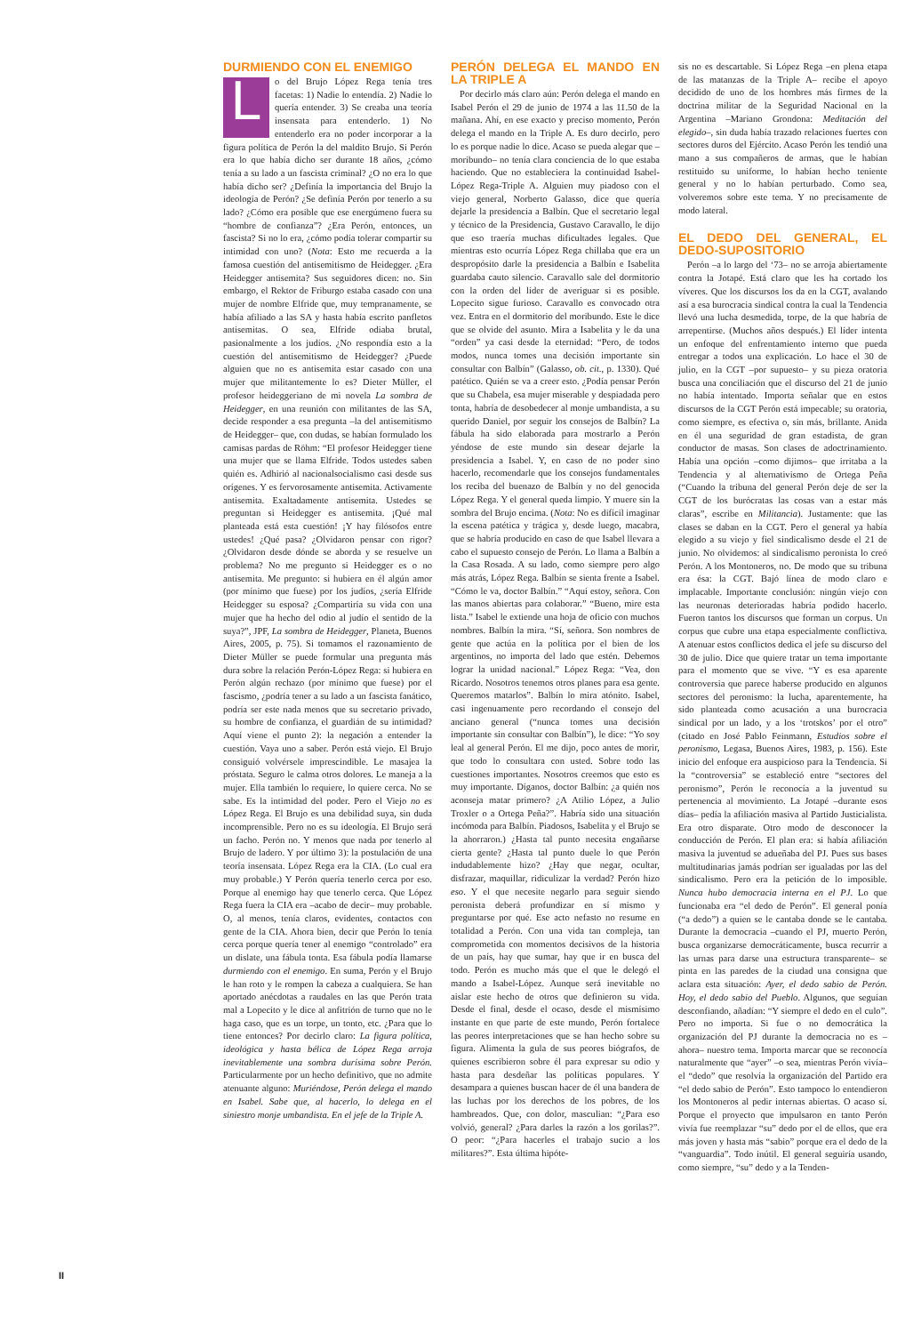DURMIENDO CON EL ENEMIGO
Lo del Brujo López Rega tenía tres facetas: 1) Nadie lo entendía. 2) Nadie lo quería entender. 3) Se creaba una teoría insensata para entenderlo. 1) No entenderlo era no poder incorporar a la figura política de Perón la del maldito Brujo. Si Perón era lo que había dicho ser durante 18 años, ¿cómo tenía a su lado a un fascista criminal? ¿O no era lo que había dicho ser? ¿Definía la importancia del Brujo la ideología de Perón? ¿Se definía Perón por tenerlo a su lado? ¿Cómo era posible que ese energúmeno fuera su “hombre de confianza”? ¿Era Perón, entonces, un fascista? Si no lo era, ¿cómo podía tolerar compartir su intimidad con uno? (Nota: Esto me recuerda a la famosa cuestión del antisemitismo de Heidegger. ¿Era Heidegger antisemita? Sus seguidores dicen: no. Sin embargo, el Rektor de Friburgo estaba casado con una mujer de nombre Elfride que, muy tempranamente, se había afiliado a las SA y hasta había escrito panfletos antisemitas. O sea, Elfride odiaba brutal, pasionalmente a los judíos. ¿No respondía esto a la cuestión del antisemitismo de Heidegger? ¿Puede alguien que no es antisemita estar casado con una mujer que militantemente lo es? Dieter Müller, el profesor heideggeriano de mi novela La sombra de Heidegger, en una reunión con militantes de las SA, decide responder a esa pregunta –la del antisemitismo de Heidegger– que, con dudas, se habían formulado los camisas pardas de Röhm: “El profesor Heidegger tiene una mujer que se llama Elfride. Todos ustedes saben quién es. Adhirió al nacionalsocialismo casi desde sus orígenes. Y es fervorosamente antisemita. Activamente antisemita. Exaltadamente antisemita. Ustedes se preguntan si Heidegger es antisemita. ¡Qué mal planteada está esta cuestión! ¡Y hay filósofos entre ustedes! ¿Qué pasa? ¿Olvidaron pensar con rigor? ¿Olvidaron desde dónde se aborda y se resuelve un problema? No me pregunto si Heidegger es o no antisemita. Me pregunto: si hubiera en él algún amor (por mínimo que fuese) por los judíos, ¿sería Elfride Heidegger su esposa? ¿Compartiría su vida con una mujer que ha hecho del odio al judío el sentido de la suya?”, JPF, La sombra de Heidegger, Planeta, Buenos Aires, 2005, p. 75). Si tomamos el razonamiento de Dieter Müller se puede formular una pregunta más dura sobre la relación Perón-López Rega: si hubiera en Perón algún rechazo (por mínimo que fuese) por el fascismo, ¿podría tener a su lado a un fascista fanático, podría ser este nada menos que su secretario privado, su hombre de confianza, el guardián de su intimidad? Aquí viene el punto 2): la negación a entender la cuestión. Vaya uno a saber. Perón está viejo. El Brujo consiguió volvérsele imprescindible. Le masajea la próstata. Seguro le calma otros dolores. Le maneja a la mujer. Ella también lo requiere, lo quiere cerca. No se sabe. Es la intimidad del poder. Pero el Viejo no es López Rega. El Brujo es una debilidad suya, sin duda incomprensible. Pero no es su ideología. El Brujo será un facho. Perón no. Y menos que nada por tenerlo al Brujo de ladero. Y por último 3): la postulación de una teoría insensata. López Rega era la CIA. (Lo cual era muy probable.) Y Perón quería tenerlo cerca por eso. Porque al enemigo hay que tenerlo cerca. Que López Rega fuera la CIA era –acabo de decir– muy probable. O, al menos, tenía claros, evidentes, contactos con gente de la CIA. Ahora bien, decir que Perón lo tenía cerca porque quería tener al enemigo “controlado” era un dislate, una fábula tonta. Esa fábula podía llamarse durmiendo con el enemigo. En suma, Perón y el Brujo le han roto y le rompen la cabeza a cualquiera. Se han aportado anécdotas a raudales en las que Perón trata mal a Lopecito y le dice al anfitrión de turno que no le haga caso, que es un torpe, un tonto, etc. ¿Para que lo tiene entonces? Por decirlo claro: La figura política, ideológica y hasta bélica de López Rega arroja inevitablemente una sombra durísima sobre Perón. Particularmente por un hecho definitivo, que no admite atenuante alguno: Muriéndose, Perón delega el mando en Isabel. Sabe que, al hacerlo, lo delega en el siniestro monje umbandista. En el jefe de la Triple A.
PERÓN DELEGA EL MANDO EN LA TRIPLE A
Por decirlo más claro aún: Perón delega el mando en Isabel Perón el 29 de junio de 1974 a las 11.50 de la mañana. Ahí, en ese exacto y preciso momento, Perón delega el mando en la Triple A. Es duro decirlo, pero lo es porque nadie lo dice. Acaso se pueda alegar que –moribundo– no tenía clara conciencia de lo que estaba haciendo. Que no estableciera la continuidad Isabel-López Rega-Triple A. Alguien muy piadoso con el viejo general, Norberto Galasso, dice que quería dejarle la presidencia a Balbín. Que el secretario legal y técnico de la Presidencia, Gustavo Caravallo, le dijo que eso traería muchas dificultades legales. Que mientras esto ocurría López Rega chillaba que era un despropósito darle la presidencia a Balbín e Isabelita guardaba cauto silencio. Caravallo sale del dormitorio con la orden del líder de averiguar si es posible. Lopecito sigue furioso. Caravallo es convocado otra vez. Entra en el dormitorio del moribundo. Este le dice que se olvide del asunto. Mira a Isabelita y le da una “orden” ya casi desde la eternidad: “Pero, de todos modos, nunca tomes una decisión importante sin consultar con Balbín” (Galasso, ob. cit., p. 1330). Qué patético. Quién se va a creer esto. ¿Podía pensar Perón que su Chabela, esa mujer miserable y despiadada pero tonta, habría de desobedecer al monje umbandista, a su querido Daniel, por seguir los consejos de Balbín? La fábula ha sido elaborada para mostrarlo a Perón yéndose de este mundo sin desear dejarle la presidencia a Isabel. Y, en caso de no poder sino hacerlo, recomendarle que los consejos fundamentales los reciba del buenazo de Balbín y no del genocida López Rega. Y el general queda limpio. Y muere sin la sombra del Brujo encima. (Nota: No es difícil imaginar la escena patética y trágica y, desde luego, macabra, que se habría producido en caso de que Isabel llevara a cabo el supuesto consejo de Perón. Lo llama a Balbín a la Casa Rosada. A su lado, como siempre pero algo más atrás, López Rega. Balbín se sienta frente a Isabel. “Cómo le va, doctor Balbín.” “Aquí estoy, señora. Con las manos abiertas para colaborar.” “Bueno, mire esta lista.” Isabel le extiende una hoja de oficio con muchos nombres. Balbín la mira. “Sí, señora. Son nombres de gente que actúa en la política por el bien de los argentinos, no importa del lado que estén. Debemos lograr la unidad nacional.” López Rega: “Vea, don Ricardo. Nosotros tenemos otros planes para esa gente. Queremos matarlos”. Balbín lo mira atónito. Isabel, casi ingenuamente pero recordando el consejo del anciano general (“nunca tomes una decisión importante sin consultar con Balbín”), le dice: “Yo soy leal al general Perón. El me dijo, poco antes de morir, que todo lo consultara con usted. Sobre todo las cuestiones importantes. Nosotros creemos que esto es muy importante. Díganos, doctor Balbín: ¿a quién nos aconseja matar primero? ¿A Atilio López, a Julio Troxler o a Ortega Peña?”. Habría sido una situación incómoda para Balbín. Piadosos, Isabelita y el Brujo se la ahorraron.) ¿Hasta tal punto necesita engañarse cierta gente? ¿Hasta tal punto duele lo que Perón indudablemente hizo? ¿Hay que negar, ocultar, disfrazar, maquillar, ridiculizar la verdad? Perón hizo eso. Y el que necesite negarlo para seguir siendo peronista deberá profundizar en sí mismo y preguntarse por qué. Ese acto nefasto no resume en totalidad a Perón. Con una vida tan compleja, tan comprometida con momentos decisivos de la historia de un país, hay que sumar, hay que ir en busca del todo. Perón es mucho más que el que le delegó el mando a Isabel-López. Aunque será inevitable no aislar este hecho de otros que definieron su vida. Desde el final, desde el ocaso, desde el mismísimo instante en que parte de este mundo, Perón fortalece las peores interpretaciones que se han hecho sobre su figura. Alimenta la gula de sus peores biógrafos, de quienes escribieron sobre él para expresar su odio y hasta para desdeñar las políticas populares. Y desampara a quienes buscan hacer de él una bandera de las luchas por los derechos de los pobres, de los hambreados. Que, con dolor, masculian: “¿Para eso volvió, general? ¿Para darles la razón a los gorilas?”. O peor: “¿Para hacerles el trabajo sucio a los militares?”. Esta última hipóte-
sis no es descartable. Si López Rega –en plena etapa de las matanzas de la Triple A– recibe el apoyo decidido de uno de los hombres más firmes de la doctrina militar de la Seguridad Nacional en la Argentina –Mariano Grondona: Meditación del elegido–, sin duda había trazado relaciones fuertes con sectores duros del Ejército. Acaso Perón les tendió una mano a sus compañeros de armas, que le habían restituido su uniforme, lo habían hecho teniente general y no lo habían perturbado. Como sea, volveremos sobre este tema. Y no precisamente de modo lateral.
EL DEDO DEL GENERAL, EL DEDO-SUPOSITORIO
Perón –a lo largo del ‘73– no se arroja abiertamente contra la Jotapé. Está claro que les ha cortado los víveres. Que los discursos los da en la CGT, avalando así a esa burocracia sindical contra la cual la Tendencia llevó una lucha desmedida, torpe, de la que habría de arrepentirse. (Muchos años después.) El líder intenta un enfoque del enfrentamiento interno que pueda entregar a todos una explicación. Lo hace el 30 de julio, en la CGT –por supuesto– y su pieza oratoria busca una conciliación que el discurso del 21 de junio no había intentado. Importa señalar que en estos discursos de la CGT Perón está impecable; su oratoria, como siempre, es efectiva o, sin más, brillante. Anida en él una seguridad de gran estadista, de gran conductor de masas. Son clases de adoctrinamiento. Había una opción –como dijimos– que irritaba a la Tendencia y al alternativismo de Ortega Peña (“Cuando la tribuna del general Perón deje de ser la CGT de los burócratas las cosas van a estar más claras”, escribe en Militancia). Justamente: que las clases se daban en la CGT. Pero el general ya había elegido a su viejo y fiel sindicalismo desde el 21 de junio. No olvidemos: al sindicalismo peronista lo creó Perón. A los Montoneros, no. De modo que su tribuna era ésa: la CGT. Bajó línea de modo claro e implacable. Importante conclusión: ningún viejo con las neuronas deterioradas habría podido hacerlo. Fueron tantos los discursos que forman un corpus. Un corpus que cubre una etapa especialmente conflictiva. A atenuar estos conflictos dedica el jefe su discurso del 30 de julio. Dice que quiere tratar un tema importante para el momento que se vive. “Y es esa aparente controversia que parece haberse producido en algunos sectores del peronismo: la lucha, aparentemente, ha sido planteada como acusación a una burocracia sindical por un lado, y a los ‘trotskos’ por el otro” (citado en José Pablo Feinmann, Estudios sobre el peronismo, Legasa, Buenos Aires, 1983, p. 156). Este inicio del enfoque era auspicioso para la Tendencia. Si la “controversia” se estableció entre “sectores del peronismo”, Perón le reconocía a la juventud su pertenencia al movimiento. La Jotapé –durante esos días– pedía la afiliación masiva al Partido Justicialista. Era otro disparate. Otro modo de desconocer la conducción de Perón. El plan era: si había afiliación masiva la juventud se adueñaba del PJ. Pues sus bases multitudinarias jamás podrían ser igualadas por las del sindicalismo. Pero era la petición de lo imposible. Nunca hubo democracia interna en el PJ. Lo que funcionaba era “el dedo de Perón”. El general ponía (“a dedo”) a quien se le cantaba donde se le cantaba. Durante la democracia –cuando el PJ, muerto Perón, busca organizarse democráticamente, busca recurrir a las urnas para darse una estructura transparente– se pinta en las paredes de la ciudad una consigna que aclara esta situación: Ayer, el dedo sabio de Perón. Hoy, el dedo sabio del Pueblo. Algunos, que seguían desconfiando, añadían: “Y siempre el dedo en el culo”. Pero no importa. Si fue o no democrática la organización del PJ durante la democracia no es –ahora– nuestro tema. Importa marcar que se reconocía naturalmente que “ayer” –o sea, mientras Perón vivía– el “dedo” que resolvía la organización del Partido era “el dedo sabio de Perón”. Esto tampoco lo entendieron los Montoneros al pedir internas abiertas. O acaso sí. Porque el proyecto que impulsaron en tanto Perón vivía fue reemplazar “su” dedo por el de ellos, que era más joven y hasta más “sabio” porque era el dedo de la “vanguardia”. Todo inútil. El general seguiría usando, como siempre, “su” dedo y a la Tenden-
II